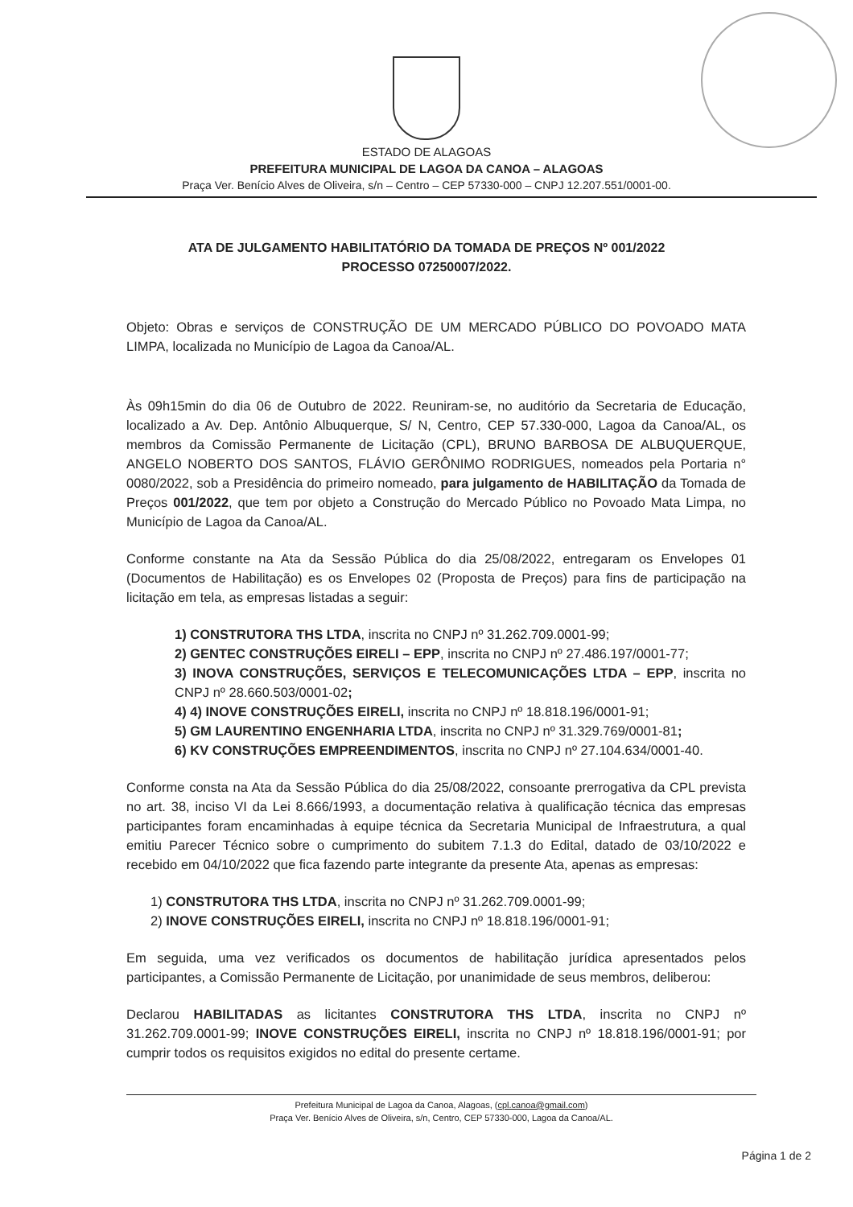ESTADO DE ALAGOAS
PREFEITURA MUNICIPAL DE LAGOA DA CANOA – ALAGOAS
Praça Ver. Benício Alves de Oliveira, s/n – Centro – CEP 57330-000 – CNPJ 12.207.551/0001-00.
ATA DE JULGAMENTO HABILITATÓRIO DA TOMADA DE PREÇOS Nº 001/2022
PROCESSO 07250007/2022.
Objeto: Obras e serviços de CONSTRUÇÃO DE UM MERCADO PÚBLICO DO POVOADO MATA LIMPA, localizada no Município de Lagoa da Canoa/AL.
Às 09h15min do dia 06 de Outubro de 2022. Reuniram-se, no auditório da Secretaria de Educação, localizado a Av. Dep. Antônio Albuquerque, S/ N, Centro, CEP 57.330-000, Lagoa da Canoa/AL, os membros da Comissão Permanente de Licitação (CPL), BRUNO BARBOSA DE ALBUQUERQUE, ANGELO NOBERTO DOS SANTOS, FLÁVIO GERÔNIMO RODRIGUES, nomeados pela Portaria n° 0080/2022, sob a Presidência do primeiro nomeado, para julgamento de HABILITAÇÃO da Tomada de Preços 001/2022, que tem por objeto a Construção do Mercado Público no Povoado Mata Limpa, no Município de Lagoa da Canoa/AL.
Conforme constante na Ata da Sessão Pública do dia 25/08/2022, entregaram os Envelopes 01 (Documentos de Habilitação) es os Envelopes 02 (Proposta de Preços) para fins de participação na licitação em tela, as empresas listadas a seguir:
1) CONSTRUTORA THS LTDA, inscrita no CNPJ nº 31.262.709.0001-99;
2) GENTEC CONSTRUÇÕES EIRELI – EPP, inscrita no CNPJ nº 27.486.197/0001-77;
3) INOVA CONSTRUÇÕES, SERVIÇOS E TELECOMUNICAÇÕES LTDA – EPP, inscrita no CNPJ nº 28.660.503/0001-02;
4) 4) INOVE CONSTRUÇÕES EIRELI, inscrita no CNPJ nº 18.818.196/0001-91;
5) GM LAURENTINO ENGENHARIA LTDA, inscrita no CNPJ nº 31.329.769/0001-81;
6) KV CONSTRUÇÕES EMPREENDIMENTOS, inscrita no CNPJ nº 27.104.634/0001-40.
Conforme consta na Ata da Sessão Pública do dia 25/08/2022, consoante prerrogativa da CPL prevista no art. 38, inciso VI da Lei 8.666/1993, a documentação relativa à qualificação técnica das empresas participantes foram encaminhadas à equipe técnica da Secretaria Municipal de Infraestrutura, a qual emitiu Parecer Técnico sobre o cumprimento do subitem 7.1.3 do Edital, datado de 03/10/2022 e recebido em 04/10/2022 que fica fazendo parte integrante da presente Ata, apenas as empresas:
1) CONSTRUTORA THS LTDA, inscrita no CNPJ nº 31.262.709.0001-99;
2) INOVE CONSTRUÇÕES EIRELI, inscrita no CNPJ nº 18.818.196/0001-91;
Em seguida, uma vez verificados os documentos de habilitação jurídica apresentados pelos participantes, a Comissão Permanente de Licitação, por unanimidade de seus membros, deliberou:
Declarou HABILITADAS as licitantes CONSTRUTORA THS LTDA, inscrita no CNPJ nº 31.262.709.0001-99; INOVE CONSTRUÇÕES EIRELI, inscrita no CNPJ nº 18.818.196/0001-91; por cumprir todos os requisitos exigidos no edital do presente certame.
Prefeitura Municipal de Lagoa da Canoa, Alagoas, (cpl.canoa@gmail.com)
Praça Ver. Benício Alves de Oliveira, s/n, Centro, CEP 57330-000, Lagoa da Canoa/AL.
Página 1 de 2